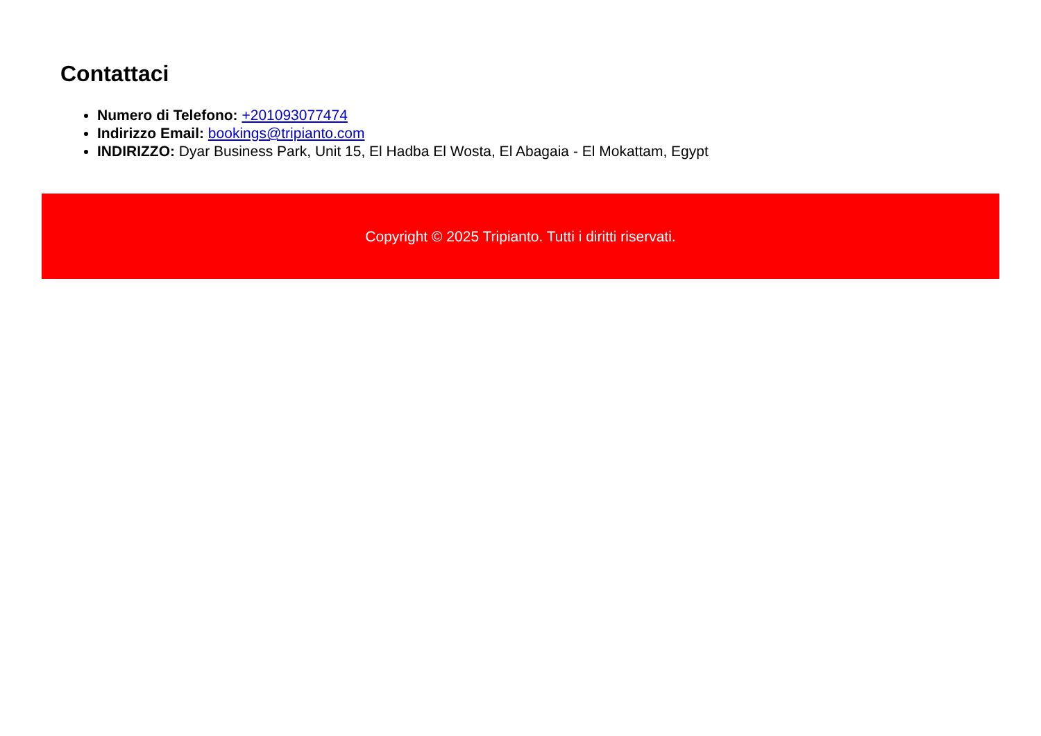Contattaci
Numero di Telefono: +201093077474
Indirizzo Email: bookings@tripianto.com
INDIRIZZO: Dyar Business Park, Unit 15, El Hadba El Wosta, El Abagaia - El Mokattam, Egypt
Copyright © 2025 Tripianto. Tutti i diritti riservati.